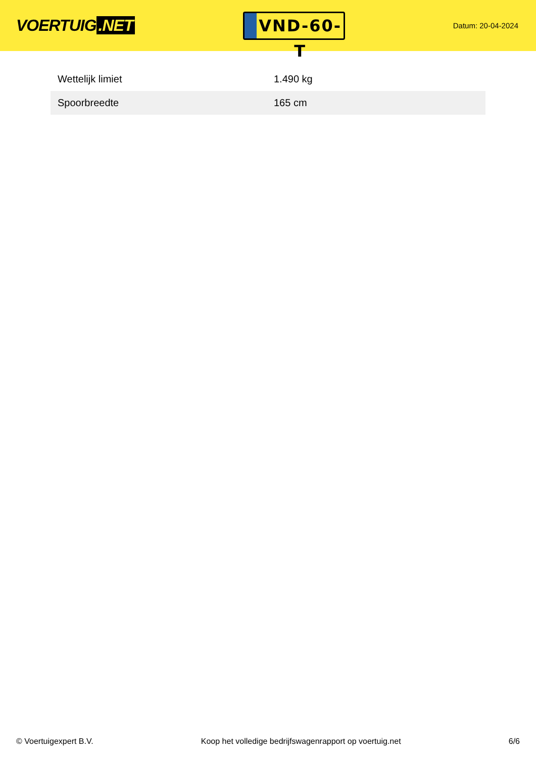VOERTUIG.NET
VND-60-T
Datum: 20-04-2024
| Wettelijk limiet | 1.490 kg |
| Spoorbreedte | 165 cm |
© Voertuigexpert B.V. Koop het volledige bedrijfswagenrapport op voertuig.net 6/6